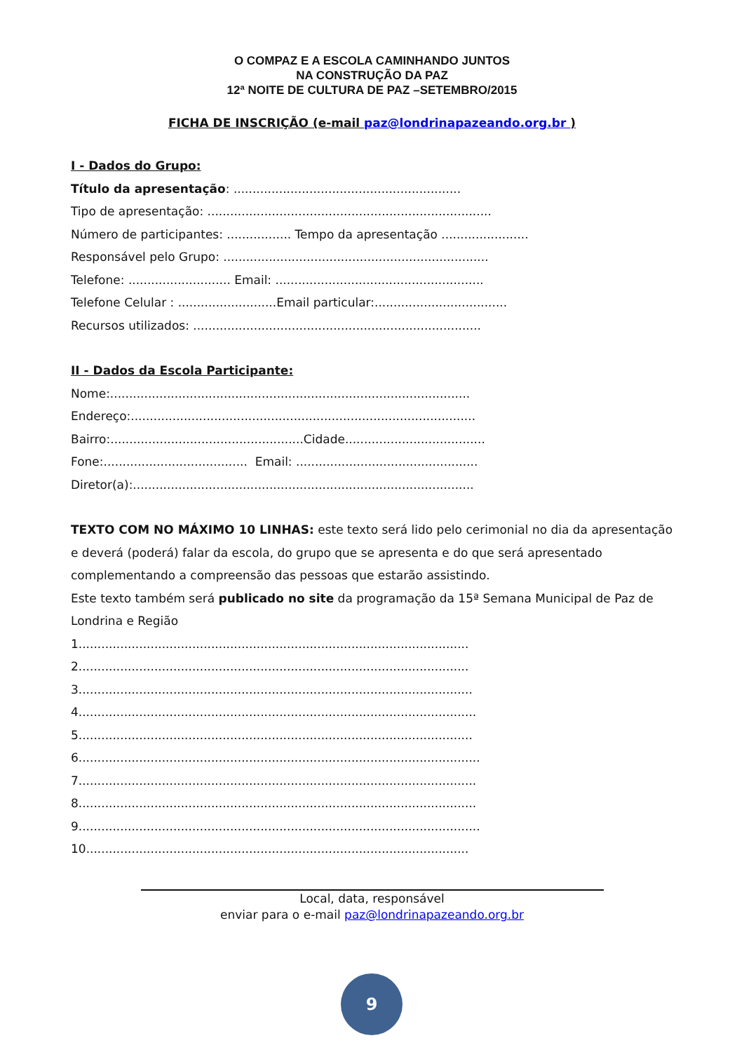O COMPAZ E A ESCOLA CAMINHANDO JUNTOS
NA CONSTRUÇÃO DA PAZ
12ª NOITE DE CULTURA DE PAZ –SETEMBRO/2015
FICHA DE INSCRIÇÃO (e-mail paz@londrinapazeando.org.br )
I - Dados do Grupo:
Título da apresentação: ............................................................
Tipo de apresentação: ...........................................................................
Número de participantes: ................. Tempo da apresentação .......................
Responsável pelo Grupo: ......................................................................
Telefone: ........................... Email: .......................................................
Telefone Celular : ..........................Email particular:...................................
Recursos utilizados: ............................................................................
II - Dados da Escola Participante:
Nome:...............................................................................................
Endereço:...........................................................................................
Bairro:...................................................Cidade.....................................
Fone:...................................... Email: ................................................
Diretor(a):..........................................................................................
TEXTO COM NO MÁXIMO 10 LINHAS: este texto será lido pelo cerimonial no dia da apresentação e deverá (poderá) falar da escola, do grupo que se apresenta e do que será apresentado complementando a compreensão das pessoas que estarão assistindo.
Este texto também será publicado no site da programação da 15ª Semana Municipal de Paz de Londrina e Região
1.......................................................................................................
2.......................................................................................................
3........................................................................................................
4.........................................................................................................
5........................................................................................................
6..........................................................................................................
7.........................................................................................................
8.........................................................................................................
9..........................................................................................................
10.....................................................................................................
Local, data, responsável
enviar para o e-mail paz@londrinapazeando.org.br
9